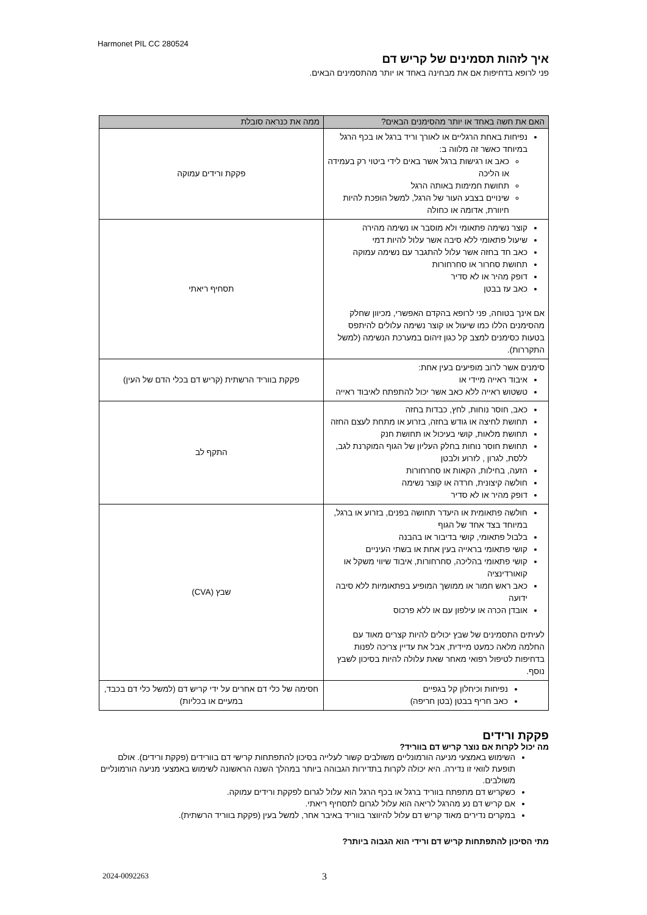Harmonet PIL CC 280524
איך לזהות תסמינים של קריש דם
פני לרופא בדחיפות אם את מבחינה באחד או יותר מהתסמינים הבאים.
| האם את חשה באחד או יותר מהסימנים הבאים? | ממה את כנראה סובלת |
| --- | --- |
| נפיחות באחת הרגליים או לאורך וריד ברגל או בכף הרגל במיוחד כאשר זה מלווה ב: כאב או רגישות ברגל אשר באים לידי ביטוי רק בעמידה או הליכה תחושת חמימות באותה הרגל שינויים בצבע העור של הרגל, למשל הופכת להיות חיוורת, אדומה או כחולה | פקקת ורידים עמוקה |
| קוצר נשימה פתאומי ולא מוסבר או נשימה מהירה שיעול פתאומי ללא סיבה אשר עלול להיות דמי כאב חד בחזה אשר עלול להתגבר עם נשימה עמוקה תחושת סחרור או סחרחורות דופק מהיר או לא סדיר כאב עז בבטן אם אינך בטוחה, פני לרופא בהקדם האפשרי, מכיוון שחלק מהסימנים הללו כמו שיעול או קוצר נשימה עלולים להיתפס בטעות כסימנים למצב קל כגון זיהום במערכת הנשימה (למשל התקררות). | תסחיף ריאתי |
| סימנים אשר לרוב מופיעים בעין אחת: איבוד ראייה מיידי או טשטוש ראייה ללא כאב אשר יכול להתפתח לאיבוד ראייה | פקקת בווריד הרשתית (קריש דם בכלי הדם של העין) |
| כאב, חוסר נוחות, לחץ, כבדות בחזה תחושת לחיצה או גודש בחזה, בזרוע או מתחת לעצם החזה תחושת מלאות, קושי בעיכול או תחושת חנק תחושת חוסר נוחות בחלק העליון של הגוף המוקרנת לגב, ללסת, לגרון , לזרוע ולבטן הזעה, בחילות, הקאות או סחרחורות חולשה קיצונית, חרדה או קוצר נשימה דופק מהיר או לא סדיר | התקף לב |
| חולשה פתאומית או היעדר תחושה בפנים, בזרוע או ברגל, במיוחד בצד אחד של הגוף בלבול פתאומי, קושי בדיבור או בהבנה קושי פתאומי בראייה בעין אחת או בשתי העיניים קושי פתאומי בהליכה, סחרחורות, איבוד שיווי משקל או קואורדינציה כאב ראש חמור או ממושך המופיע בפתאומיות ללא סיבה ידועה אובדן הכרה או עילפון עם או ללא פרכוס לעיתים התסמינים של שבץ יכולים להיות קצרים מאוד עם החלמה מלאה כמעט מיידית, אבל את עדיין צריכה לפנות בדחיפות לטיפול רפואי מאחר שאת עלולה להיות בסיכון לשבץ נוסף. | שבץ (CVA) |
| נפיחות וכיחלון קל בגפיים כאב חריף בבטן (בטן חריפה) | חסימה של כלי דם אחרים על ידי קריש דם (למשל כלי דם בכבד, במעיים או בכליות) |
פקקת ורידים
מה יכול לקרות אם נוצר קריש דם בווריד?
השימוש באמצעי מניעה הורמונליים משולבים קשור לעלייה בסיכון להתפתחות קרישי דם בוורידים (פקקת ורידים). אולם תופעת לוואי זו נדירה. היא יכולה לקרות בתדירות הגבוהה ביותר במהלך השנה הראשונה לשימוש באמצעי מניעה הורמונליים משולבים.
כשקריש דם מתפתח בווריד ברגל או בכף הרגל הוא עלול לגרום לפקקת ורידים עמוקה.
אם קריש דם נע מהרגל לריאה הוא עלול לגרום לתסחיף ריאתי.
במקרים נדירים מאוד קריש דם עלול להיווצר בווריד באיבר אחר, למשל בעין (פקקת בווריד הרשתית).
מתי הסיכון להתפתחות קריש דם ורידי הוא הגבוה ביותר?
2024-0092263 3